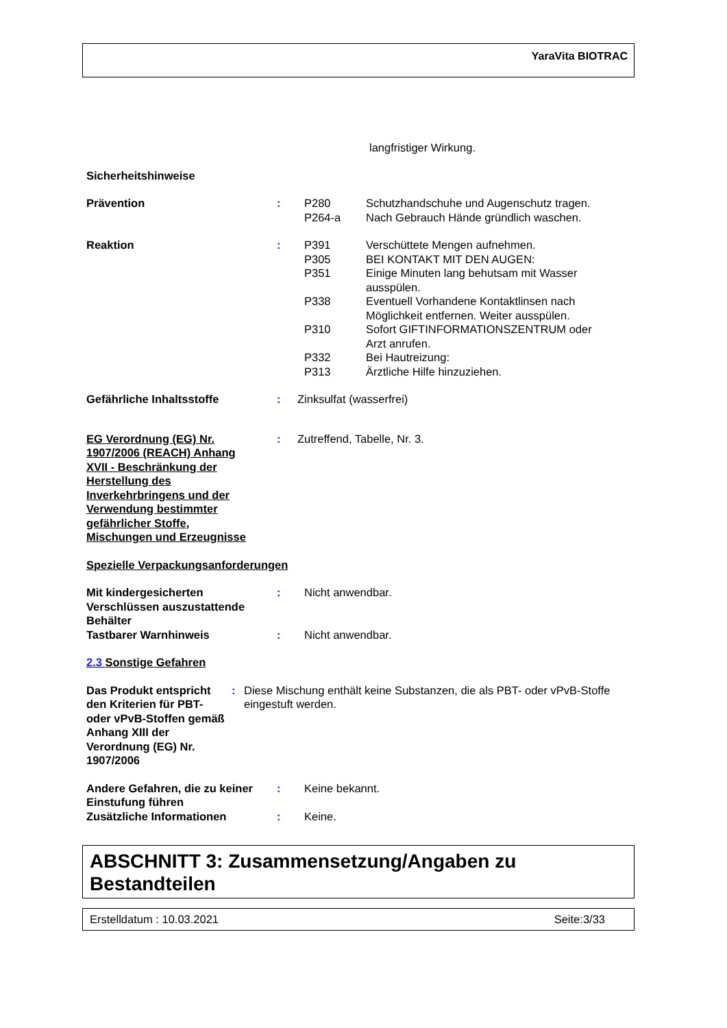YaraVita BIOTRAC
langfristiger Wirkung.
Sicherheitshinweise
Prävention : P280 Schutzhandschuhe und Augenschutz tragen.
P264-a Nach Gebrauch Hände gründlich waschen.
Reaktion : P391 Verschüttete Mengen aufnehmen.
P305 BEI KONTAKT MIT DEN AUGEN:
P351 Einige Minuten lang behutsam mit Wasser ausspülen.
P338 Eventuell Vorhandene Kontaktlinsen nach Möglichkeit entfernen. Weiter ausspülen.
P310 Sofort GIFTINFORMATIONSZENTRUM oder Arzt anrufen.
P332 Bei Hautreizung:
P313 Ärztliche Hilfe hinzuziehen.
Gefährliche Inhaltsstoffe : Zinksulfat (wasserfrei)
EG Verordnung (EG) Nr. 1907/2006 (REACH) Anhang XVII - Beschränkung der Herstellung des Inverkehrbringens und der Verwendung bestimmter gefährlicher Stoffe, Mischungen und Erzeugnisse
: Zutreffend, Tabelle, Nr. 3.
Spezielle Verpackungsanforderungen
Mit kindergesicherten Verschlüssen auszustattende Behälter
: Nicht anwendbar.
Tastbarer Warnhinweis : Nicht anwendbar.
2.3 Sonstige Gefahren
Das Produkt entspricht den Kriterien für PBT- oder vPvB-Stoffen gemäß Anhang XIII der Verordnung (EG) Nr. 1907/2006
: Diese Mischung enthält keine Substanzen, die als PBT- oder vPvB-Stoffe eingestuft werden.
Andere Gefahren, die zu keiner Einstufung führen
: Keine bekannt.
Zusätzliche Informationen : Keine.
ABSCHNITT 3: Zusammensetzung/Angaben zu Bestandteilen
Erstelldatum : 10.03.2021 Seite:3/33